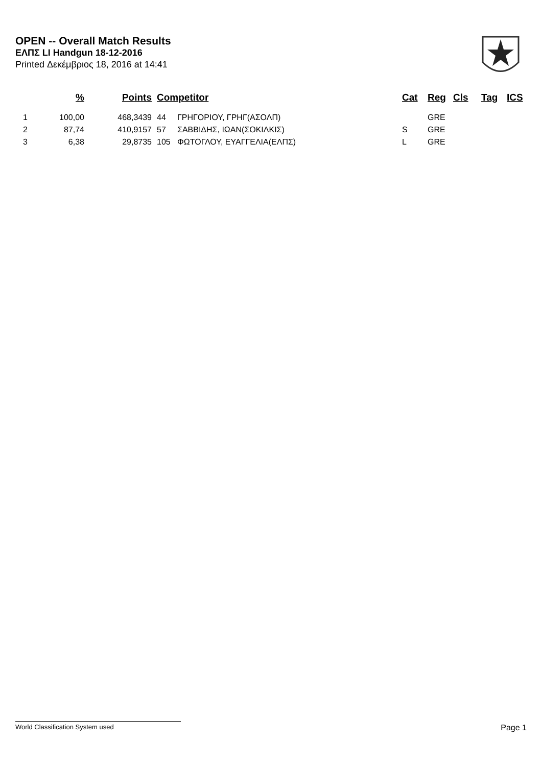OPEN -- Overall Match Results
ΕΛΠΣ LI Handgun 18-12-2016
Printed Δεκέμβριος 18, 2016 at 14:41
| | % | Points | Competitor | | Cat | Reg | Cls | Tag | ICS |
| --- | --- | --- | --- | --- | --- | --- | --- | --- | --- |
| 1 | 100,00 | 468,3439 | 44 | ΓΡΗΓΟΡΙΟΥ, ΓΡΗΓ(ΑΣΟΛΠ) | | GRE | | | |
| 2 | 87,74 | 410,9157 | 57 | ΣΑΒΒΙΔΗΣ, ΙΩΑΝ(ΣΟΚΙΛΚΙΣ) | S | GRE | | | |
| 3 | 6,38 | 29,8735 | 105 | ΦΩΤΟΓΛΟΥ, ΕΥΑΓΓΕΛΙΑ(ΕΛΠΣ) | L | GRE | | | |
World Classification System used Page 1